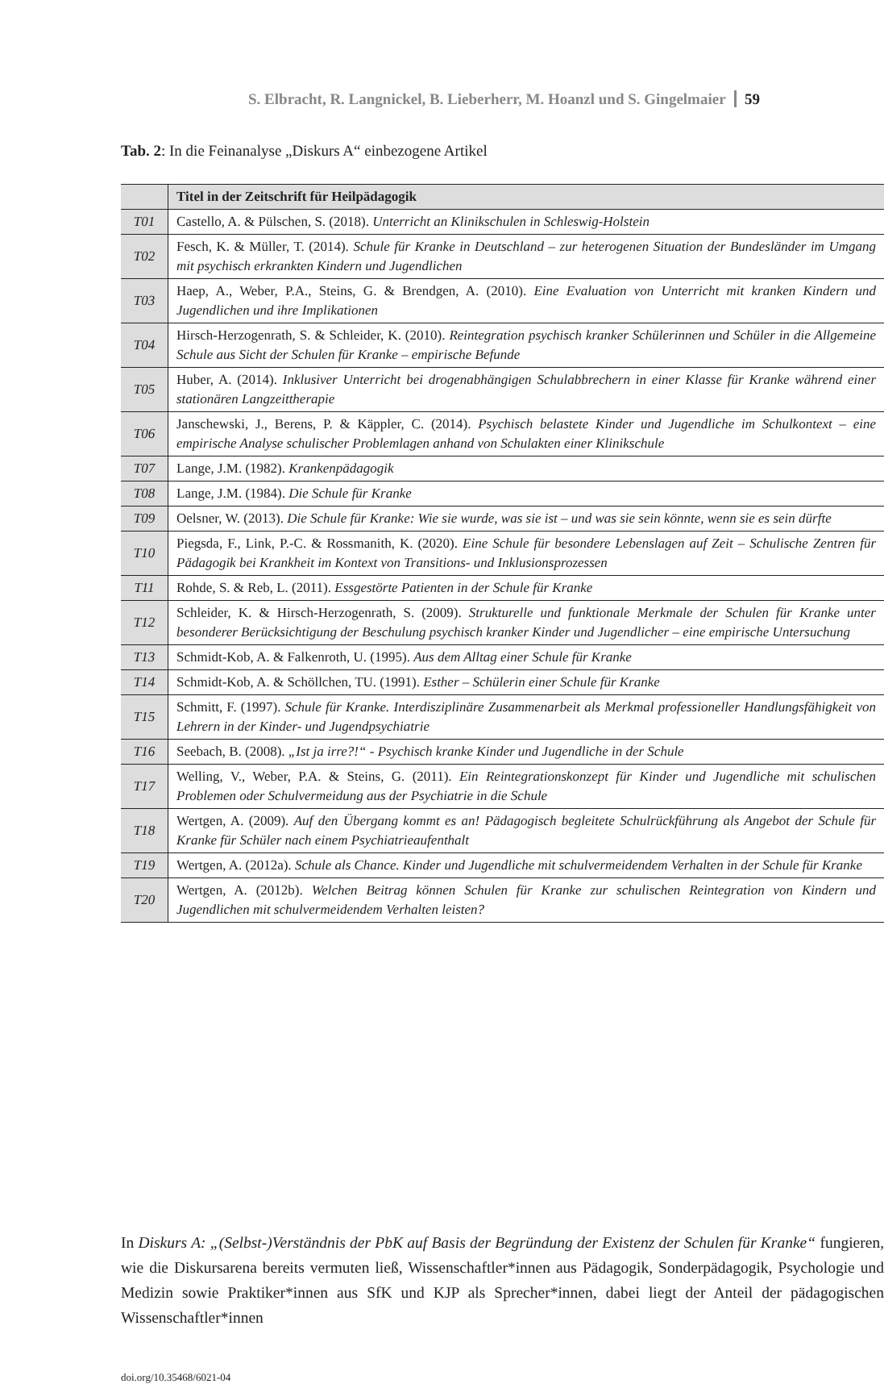S. Elbracht, R. Langnickel, B. Lieberherr, M. Hoanzl und S. Gingelmaier 59
Tab. 2: In die Feinanalyse „Diskurs A“ einbezogene Artikel
| | Titel in der Zeitschrift für Heilpädagogik |
| --- | --- |
| T01 | Castello, A. & Pülschen, S. (2018). Unterricht an Klinikschulen in Schleswig-Holstein |
| T02 | Fesch, K. & Müller, T. (2014). Schule für Kranke in Deutschland – zur heterogenen Situation der Bundesländer im Umgang mit psychisch erkrankten Kindern und Jugendlichen |
| T03 | Haep, A., Weber, P.A., Steins, G. & Brendgen, A. (2010). Eine Evaluation von Unterricht mit kranken Kindern und Jugendlichen und ihre Implikationen |
| T04 | Hirsch-Herzogenrath, S. & Schleider, K. (2010). Reintegration psychisch kranker Schülerinnen und Schüler in die Allgemeine Schule aus Sicht der Schulen für Kranke – empirische Befunde |
| T05 | Huber, A. (2014). Inklusiver Unterricht bei drogenabhängigen Schulabbrechern in einer Klasse für Kranke während einer stationären Langzeittherapie |
| T06 | Janschewski, J., Berens, P. & Käppler, C. (2014). Psychisch belastete Kinder und Jugendliche im Schulkontext – eine empirische Analyse schulischer Problemlagen anhand von Schulakten einer Klinikschule |
| T07 | Lange, J.M. (1982). Krankenpädagogik |
| T08 | Lange, J.M. (1984). Die Schule für Kranke |
| T09 | Oelsner, W. (2013). Die Schule für Kranke: Wie sie wurde, was sie ist – und was sie sein könnte, wenn sie es sein dürfte |
| T10 | Piegsda, F., Link, P.-C. & Rossmanith, K. (2020). Eine Schule für besondere Lebenslagen auf Zeit – Schulische Zentren für Pädagogik bei Krankheit im Kontext von Transitions- und Inklusionsprozessen |
| T11 | Rohde, S. & Reb, L. (2011). Essgestörte Patienten in der Schule für Kranke |
| T12 | Schleider, K. & Hirsch-Herzogenrath, S. (2009). Strukturelle und funktionale Merkmale der Schulen für Kranke unter besonderer Berücksichtigung der Beschulung psychisch kranker Kinder und Jugendlicher – eine empirische Untersuchung |
| T13 | Schmidt-Kob, A. & Falkenroth, U. (1995). Aus dem Alltag einer Schule für Kranke |
| T14 | Schmidt-Kob, A. & Schöllchen, TU. (1991). Esther – Schülerin einer Schule für Kranke |
| T15 | Schmitt, F. (1997). Schule für Kranke. Interdisziplinäre Zusammenarbeit als Merkmal professioneller Handlungsfähigkeit von Lehrern in der Kinder- und Jugendpsychiatrie |
| T16 | Seebach, B. (2008). „Ist ja irre?!“ - Psychisch kranke Kinder und Jugendliche in der Schule |
| T17 | Welling, V., Weber, P.A. & Steins, G. (2011). Ein Reintegrationskonzept für Kinder und Jugendliche mit schulischen Problemen oder Schulvermeidung aus der Psychiatrie in die Schule |
| T18 | Wertgen, A. (2009). Auf den Übergang kommt es an! Pädagogisch begleitete Schulrückführung als Angebot der Schule für Kranke für Schüler nach einem Psychiatrieaufenthalt |
| T19 | Wertgen, A. (2012a). Schule als Chance. Kinder und Jugendliche mit schulvermeidendem Verhalten in der Schule für Kranke |
| T20 | Wertgen, A. (2012b). Welchen Beitrag können Schulen für Kranke zur schulischen Reintegration von Kindern und Jugendlichen mit schulvermeidendem Verhalten leisten? |
In Diskurs A: „(Selbst-)Verständnis der PbK auf Basis der Begründung der Existenz der Schulen für Kranke“ fungieren, wie die Diskursarena bereits vermuten ließ, Wissenschaftler*innen aus Pädagogik, Sonderpädagogik, Psychologie und Medizin sowie Praktiker*innen aus SfK und KJP als Sprecher*innen, dabei liegt der Anteil der pädagogischen Wissenschaftler*innen
doi.org/10.35468/6021-04